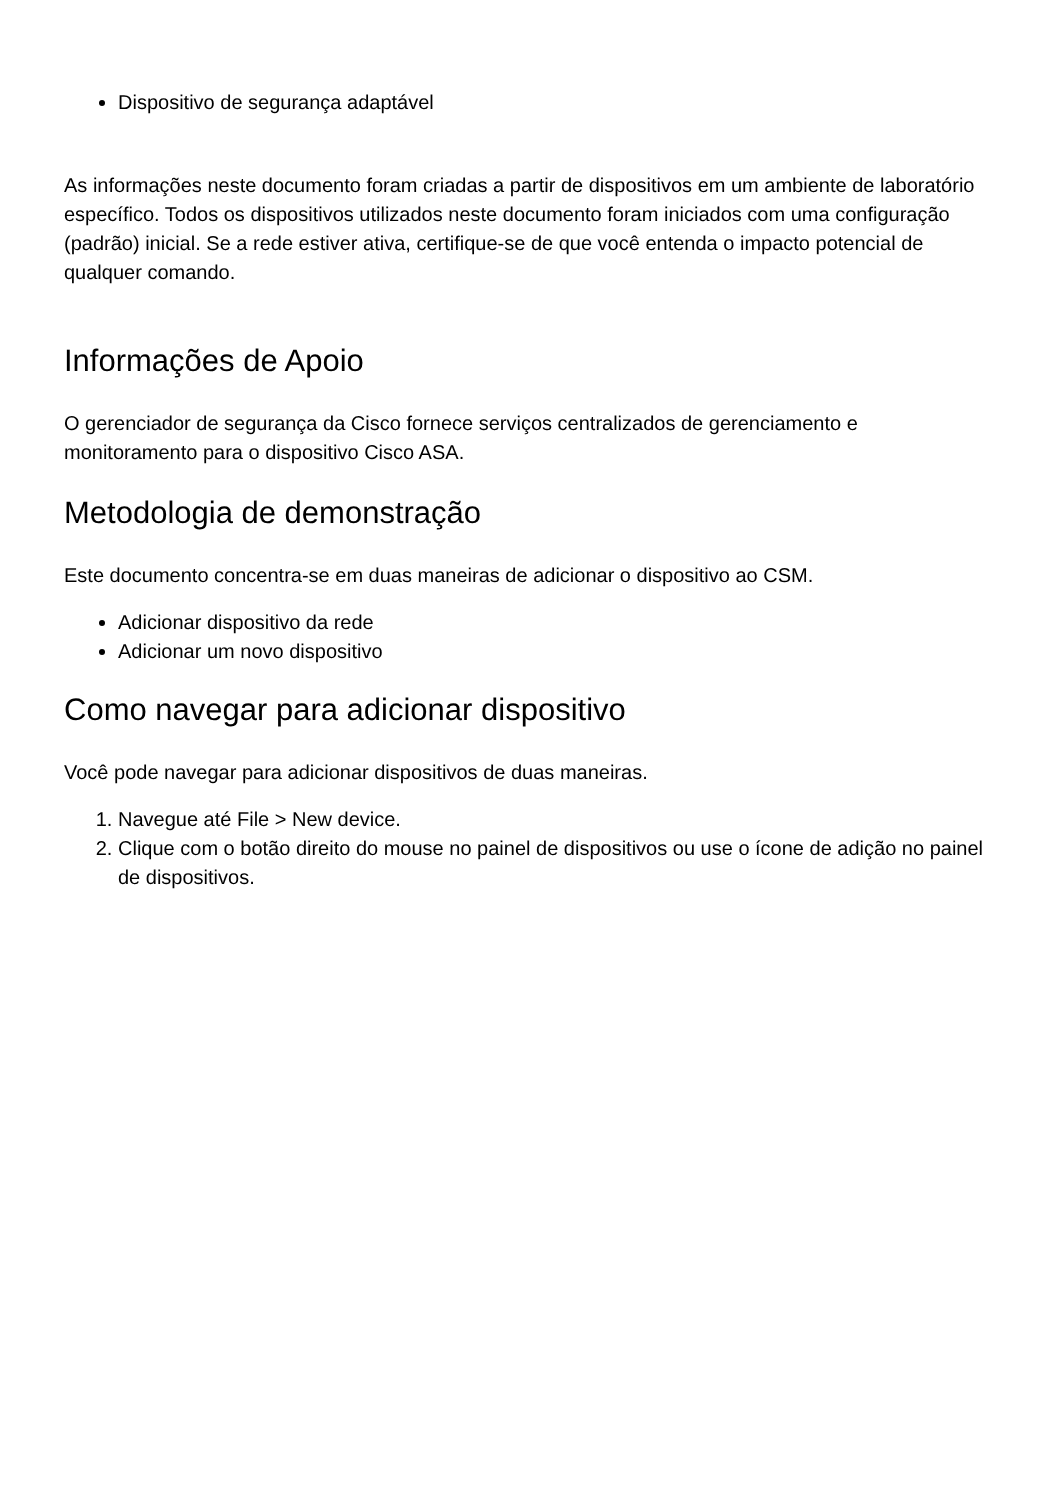Dispositivo de segurança adaptável
As informações neste documento foram criadas a partir de dispositivos em um ambiente de laboratório específico. Todos os dispositivos utilizados neste documento foram iniciados com uma configuração (padrão) inicial. Se a rede estiver ativa, certifique-se de que você entenda o impacto potencial de qualquer comando.
Informações de Apoio
O gerenciador de segurança da Cisco fornece serviços centralizados de gerenciamento e monitoramento para o dispositivo Cisco ASA.
Metodologia de demonstração
Este documento concentra-se em duas maneiras de adicionar o dispositivo ao CSM.
Adicionar dispositivo da rede
Adicionar um novo dispositivo
Como navegar para adicionar dispositivo
Você pode navegar para adicionar dispositivos de duas maneiras.
1. Navegue até File > New device.
2. Clique com o botão direito do mouse no painel de dispositivos ou use o ícone de adição no painel de dispositivos.